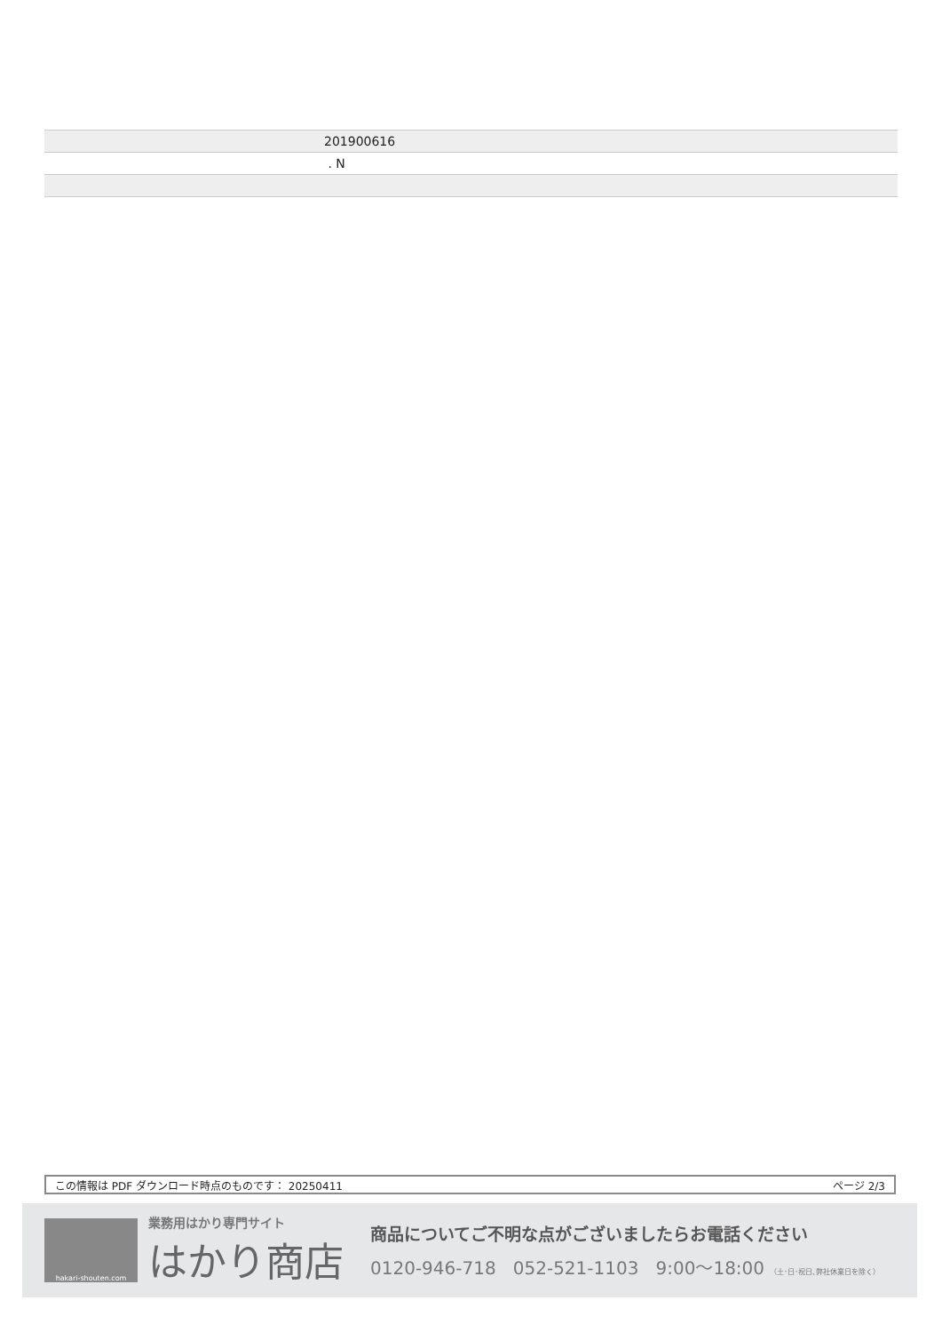| | 201900616 |
| | . N |
この情報は PDF ダウンロード時点のものです： 20250411 ページ 2/3
hakari-shouten.com
業務用はかり専門サイト
はかり商店
商品についてご不明な点がございましたらお電話ください
0120-946-718 052-521-1103 9:00〜18:00 （土･日･祝日､弊社休業日を除く）